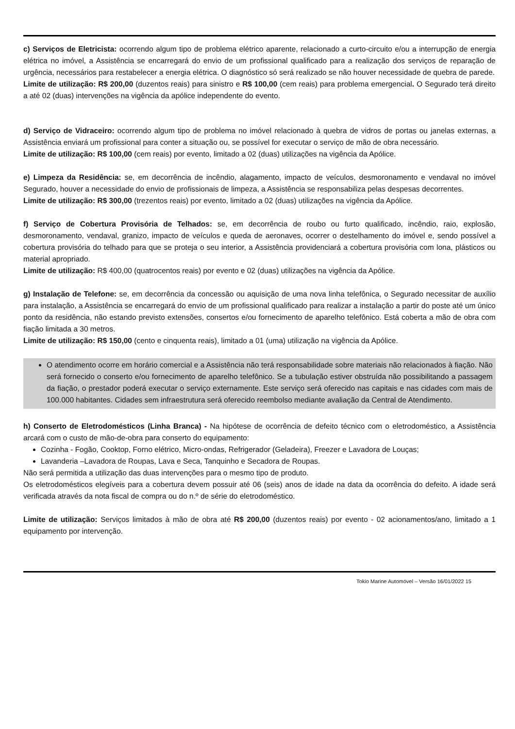c) Serviços de Eletricista: ocorrendo algum tipo de problema elétrico aparente, relacionado a curto-circuito e/ou a interrupção de energia elétrica no imóvel, a Assistência se encarregará do envio de um profissional qualificado para a realização dos serviços de reparação de urgência, necessários para restabelecer a energia elétrica. O diagnóstico só será realizado se não houver necessidade de quebra de parede.
Limite de utilização: R$ 200,00 (duzentos reais) para sinistro e R$ 100,00 (cem reais) para problema emergencial. O Segurado terá direito a até 02 (duas) intervenções na vigência da apólice independente do evento.
d) Serviço de Vidraceiro: ocorrendo algum tipo de problema no imóvel relacionado à quebra de vidros de portas ou janelas externas, a Assistência enviará um profissional para conter a situação ou, se possível for executar o serviço de mão de obra necessário.
Limite de utilização: R$ 100,00 (cem reais) por evento, limitado a 02 (duas) utilizações na vigência da Apólice.
e) Limpeza da Residência: se, em decorrência de incêndio, alagamento, impacto de veículos, desmoronamento e vendaval no imóvel Segurado, houver a necessidade do envio de profissionais de limpeza, a Assistência se responsabiliza pelas despesas decorrentes.
Limite de utilização: R$ 300,00 (trezentos reais) por evento, limitado a 02 (duas) utilizações na vigência da Apólice.
f) Serviço de Cobertura Provisória de Telhados: se, em decorrência de roubo ou furto qualificado, incêndio, raio, explosão, desmoronamento, vendaval, granizo, impacto de veículos e queda de aeronaves, ocorrer o destelhamento do imóvel e, sendo possível a cobertura provisória do telhado para que se proteja o seu interior, a Assistência providenciará a cobertura provisória com lona, plásticos ou material apropriado.
Limite de utilização: R$ 400,00 (quatrocentos reais) por evento e 02 (duas) utilizações na vigência da Apólice.
g) Instalação de Telefone: se, em decorrência da concessão ou aquisição de uma nova linha telefônica, o Segurado necessitar de auxílio para instalação, a Assistência se encarregará do envio de um profissional qualificado para realizar a instalação a partir do poste até um único ponto da residência, não estando previsto extensões, consertos e/ou fornecimento de aparelho telefônico. Está coberta a mão de obra com fiação limitada a 30 metros.
Limite de utilização: R$ 150,00 (cento e cinquenta reais), limitado a 01 (uma) utilização na vigência da Apólice.
O atendimento ocorre em horário comercial e a Assistência não terá responsabilidade sobre materiais não relacionados à fiação. Não será fornecido o conserto e/ou fornecimento de aparelho telefônico. Se a tubulação estiver obstruída não possibilitando a passagem da fiação, o prestador poderá executar o serviço externamente. Este serviço será oferecido nas capitais e nas cidades com mais de 100.000 habitantes. Cidades sem infraestrutura será oferecido reembolso mediante avaliação da Central de Atendimento.
h) Conserto de Eletrodomésticos (Linha Branca) - Na hipótese de ocorrência de defeito técnico com o eletrodoméstico, a Assistência arcará com o custo de mão-de-obra para conserto do equipamento:
Cozinha - Fogão, Cooktop, Forno elétrico, Micro-ondas, Refrigerador (Geladeira), Freezer e Lavadora de Louças;
Lavanderia –Lavadora de Roupas, Lava e Seca, Tanquinho e Secadora de Roupas.
Não será permitida a utilização das duas intervenções para o mesmo tipo de produto.
Os eletrodomésticos elegíveis para a cobertura devem possuir até 06 (seis) anos de idade na data da ocorrência do defeito. A idade será verificada através da nota fiscal de compra ou do n.º de série do eletrodoméstico.
Limite de utilização: Serviços limitados à mão de obra até R$ 200,00 (duzentos reais) por evento - 02 acionamentos/ano, limitado a 1 equipamento por intervenção.
Tokio Marine Automóvel – Versão 16/01/2022 15